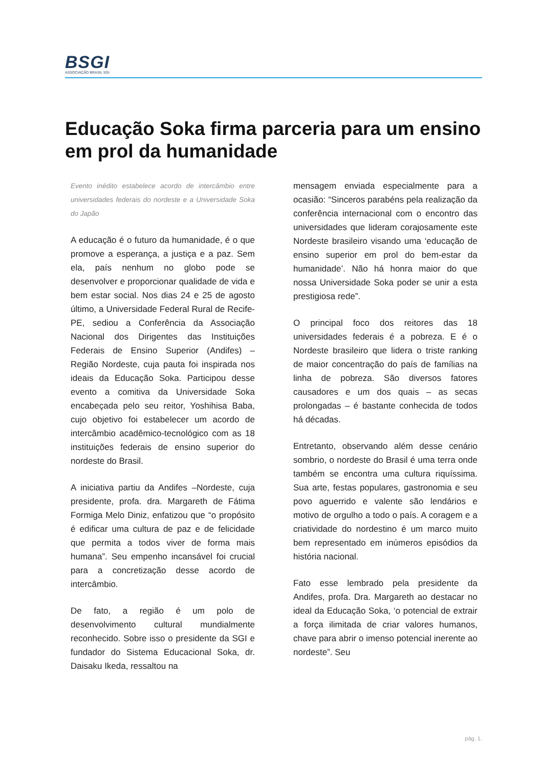BSGI
ASSOCIAÇÃO BRASIL SGI
Educação Soka firma parceria para um ensino em prol da humanidade
Evento inédito estabelece acordo de intercâmbio entre universidades federais do nordeste e a Universidade Soka do Japão
A educação é o futuro da humanidade, é o que promove a esperança, a justiça e a paz. Sem ela, país nenhum no globo pode se desenvolver e proporcionar qualidade de vida e bem estar social. Nos dias 24 e 25 de agosto último, a Universidade Federal Rural de Recife-PE, sediou a Conferência da Associação Nacional dos Dirigentes das Instituições Federais de Ensino Superior (Andifes) – Região Nordeste, cuja pauta foi inspirada nos ideais da Educação Soka. Participou desse evento a comitiva da Universidade Soka encabeçada pelo seu reitor, Yoshihisa Baba, cujo objetivo foi estabelecer um acordo de intercâmbio acadêmico-tecnológico com as 18 instituições federais de ensino superior do nordeste do Brasil.
A iniciativa partiu da Andifes –Nordeste, cuja presidente, profa. dra. Margareth de Fátima Formiga Melo Diniz, enfatizou que “o propósito é edificar uma cultura de paz e de felicidade que permita a todos viver de forma mais humana”. Seu empenho incansável foi crucial para a concretização desse acordo de intercâmbio.
De fato, a região é um polo de desenvolvimento cultural mundialmente reconhecido. Sobre isso o presidente da SGI e fundador do Sistema Educacional Soka, dr. Daisaku Ikeda, ressaltou na
mensagem enviada especialmente para a ocasião: “Sinceros parabéns pela realização da conferência internacional com o encontro das universidades que lideram corajosamente este Nordeste brasileiro visando uma ‘educação de ensino superior em prol do bem-estar da humanidade’. Não há honra maior do que nossa Universidade Soka poder se unir a esta prestigiosa rede”.
O principal foco dos reitores das 18 universidades federais é a pobreza. E é o Nordeste brasileiro que lidera o triste ranking de maior concentração do país de famílias na linha de pobreza. São diversos fatores causadores e um dos quais – as secas prolongadas – é bastante conhecida de todos há décadas.
Entretanto, observando além desse cenário sombrio, o nordeste do Brasil é uma terra onde também se encontra uma cultura riquíssima. Sua arte, festas populares, gastronomia e seu povo aguerrido e valente são lendários e motivo de orgulho a todo o país. A coragem e a criatividade do nordestino é um marco muito bem representado em inúmeros episódios da história nacional.
Fato esse lembrado pela presidente da Andifes, profa. Dra. Margareth ao destacar no ideal da Educação Soka, ‘o potencial de extrair a força ilimitada de criar valores humanos, chave para abrir o imenso potencial inerente ao nordeste”. Seu
pág. 1.